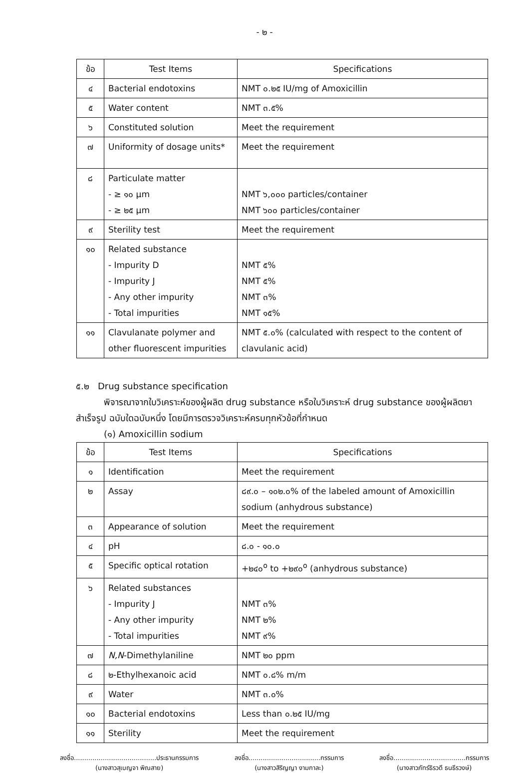- ๒ -
| ข้อ | Test Items | Specifications |
| --- | --- | --- |
| ๔ | Bacterial endotoxins | NMT ๐.๒๕ IU/mg of Amoxicillin |
| ๕ | Water content | NMT ๓.๕% |
| ๖ | Constituted solution | Meet the requirement |
| ๗ | Uniformity of dosage units* | Meet the requirement |
| ๘ | Particulate matter - ≥ ๑๐ µm - ≥ ๒๕ µm | NMT ๖,๐๐๐ particles/container NMT ๖๐๐ particles/container |
| ๙ | Sterility test | Meet the requirement |
| ๑๐ | Related substance - Impurity D - Impurity J - Any other impurity - Total impurities | NMT ๕% NMT ๕% NMT ๓% NMT ๑๕% |
| ๑๑ | Clavulanate polymer and other fluorescent impurities | NMT ๕.๐% (calculated with respect to the content of clavulanic acid) |
๕.๒ Drug substance specification
พิจารณาจากใบวิเคราะห์ของผู้ผลิต drug substance หรือใบวิเคราะห์ drug substance ของผู้ผลิตยาสำเร็จรูป ฉบับใดฉบับหนึ่ง โดยมีการตรวจวิเคราะห์ครบทุกหัวข้อที่กำหนด
(๑) Amoxicillin sodium
| ข้อ | Test Items | Specifications |
| --- | --- | --- |
| ๑ | Identification | Meet the requirement |
| ๒ | Assay | ๘๙.๐ – ๑๐๒.๐% of the labeled amount of Amoxicillin sodium (anhydrous substance) |
| ๓ | Appearance of solution | Meet the requirement |
| ๔ | pH | ๘.๐ - ๑๐.๐ |
| ๕ | Specific optical rotation | +๒๔๐<sup>o</sup> to +๒๙๐<sup>o</sup> (anhydrous substance) |
| ๖ | Related substances - Impurity J - Any other impurity - Total impurities | NMT ๓% NMT ๒% NMT ๙% |
| ๗ | N,N -Dimethylaniline | NMT ๒๐ ppm |
| ๘ | ๒-Ethylhexanoic acid | NMT ๐.๘% m/m |
| ๙ | Water | NMT ๓.๐% |
| ๑๐ | Bacterial endotoxins | Less than ๐.๒๕ IU/mg |
| ๑๑ | Sterility | Meet the requirement |
ลงชื่อ........................................ประธานกรรมการ
(นางสาวสุเบญจา พิณสาย)
ลงชื่อ...................................กรรมการ
(นางสาวสิริญญา งามกาละ)
ลงชื่อ...................................กรรมการ
(นางสาวภัทร์ธิรวดี ธนธีรวงษ์)